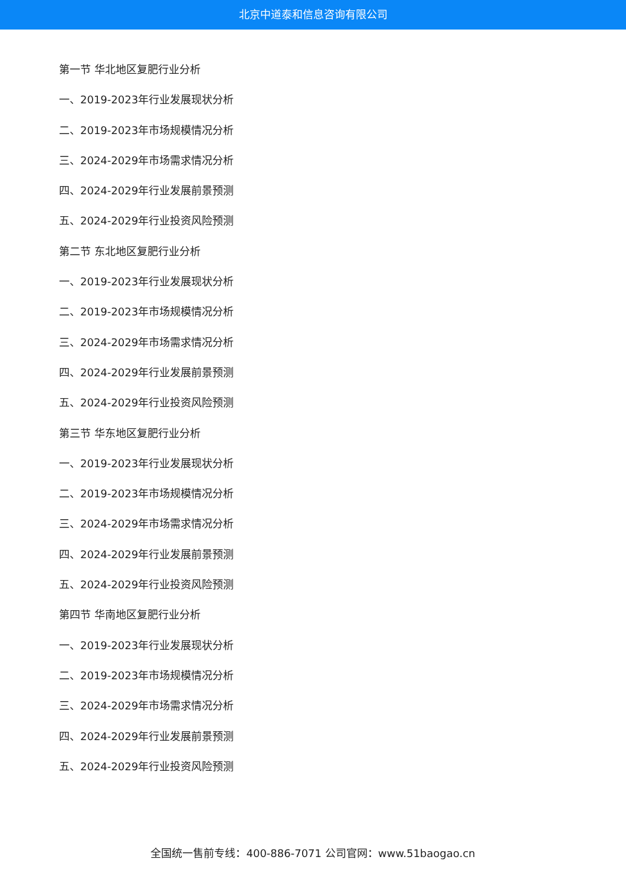北京中道泰和信息咨询有限公司
第一节 华北地区复肥行业分析
一、2019-2023年行业发展现状分析
二、2019-2023年市场规模情况分析
三、2024-2029年市场需求情况分析
四、2024-2029年行业发展前景预测
五、2024-2029年行业投资风险预测
第二节 东北地区复肥行业分析
一、2019-2023年行业发展现状分析
二、2019-2023年市场规模情况分析
三、2024-2029年市场需求情况分析
四、2024-2029年行业发展前景预测
五、2024-2029年行业投资风险预测
第三节 华东地区复肥行业分析
一、2019-2023年行业发展现状分析
二、2019-2023年市场规模情况分析
三、2024-2029年市场需求情况分析
四、2024-2029年行业发展前景预测
五、2024-2029年行业投资风险预测
第四节 华南地区复肥行业分析
一、2019-2023年行业发展现状分析
二、2019-2023年市场规模情况分析
三、2024-2029年市场需求情况分析
四、2024-2029年行业发展前景预测
五、2024-2029年行业投资风险预测
全国统一售前专线：400-886-7071 公司官网：www.51baogao.cn